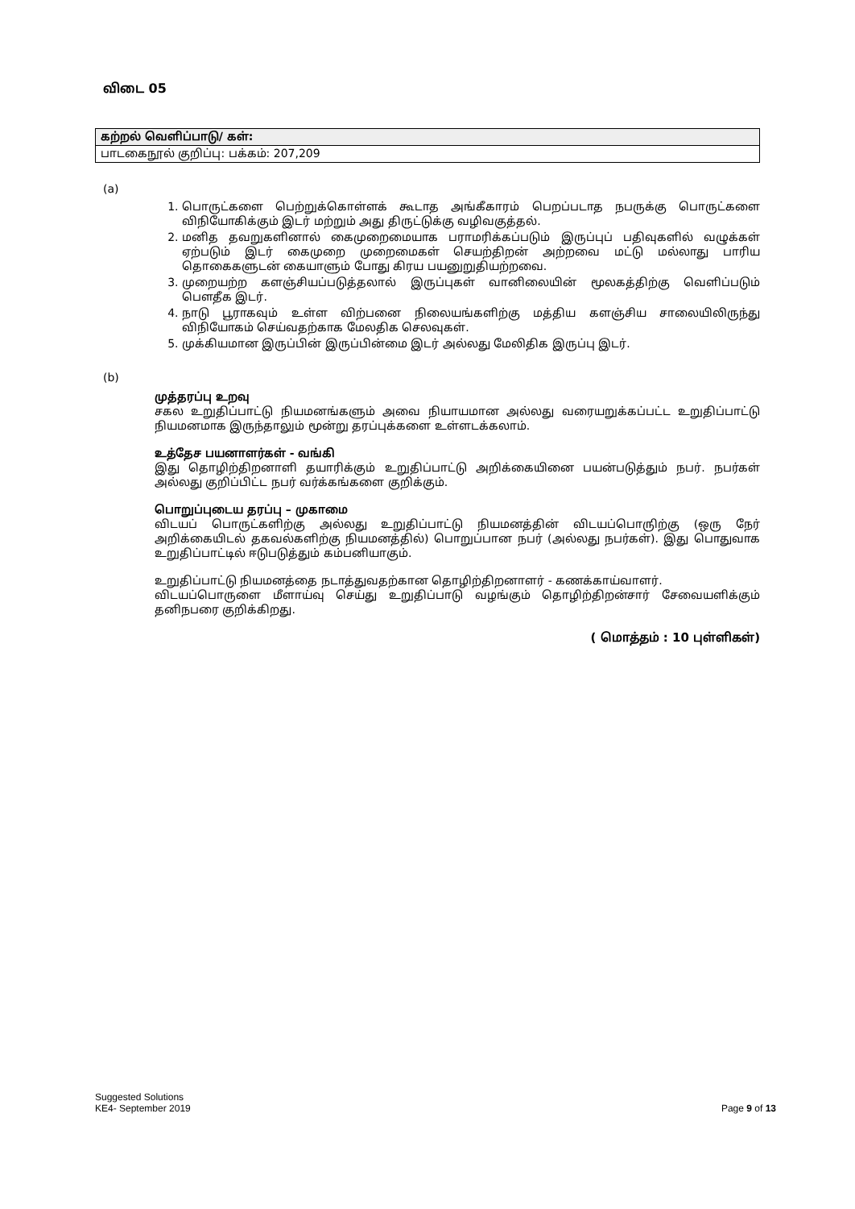விடை 05
| கற்றல் வெளிப்பாடு/ கள்: |
| --- |
| பாடகைநூல் குறிப்பு: பக்கம்: 207,209 |
(a)
1. பொருட்களை பெற்றுக்கொள்ளக் கூடாத அங்கீகாரம் பெறப்படாத நபருக்கு பொருட்களை விநியோகிக்கும் இடர் மற்றும் அது திருட்டுக்கு வழிவகுத்தல்.
2. மனித தவறுகளினால் கைமுறைமையாக பராமரிக்கப்படும் இருப்புப் பதிவுகளில் வழுக்கள் ஏற்படும் இடர் கைமுறை முறைமைகள் செயற்திறன் அற்றவை மட்டு மல்லாது பாரிய தொகைகளுடன் கையாளும் போது கிரய பயனுறுதியற்றவை.
3. முறையற்ற களஞ்சியப்படுத்தலால் இருப்புகள் வானிலையின் மூலகத்திற்கு வெளிப்படும் பௌதீக இடர்.
4. நாடு பூராகவும் உள்ள விற்பனை நிலையங்களிற்கு மத்திய களஞ்சிய சாலையிலிருந்து விநியோகம் செய்வதற்காக மேலதிக செலவுகள்.
5. முக்கியமான இருப்பின் இருப்பின்மை இடர் அல்லது மேலிதிக இருப்பு இடர்.
(b)
முத்தரப்பு உறவு
சகல உறுதிப்பாட்டு நியமனங்களும் அவை நியாயமான அல்லது வரையறுக்கப்பட்ட உறுதிப்பாட்டு நியமனமாக இருந்தாலும் மூன்று தரப்புக்களை உள்ளடக்கலாம்.
உத்தேச பயனாளர்கள் - வங்கி
இது தொழிற்திறனாளி தயாரிக்கும் உறுதிப்பாட்டு அறிக்கையினை பயன்படுத்தும் நபர். நபர்கள் அல்லது குறிப்பிட்ட நபர் வர்க்கங்களை குறிக்கும்.
பொறுப்புடைய தரப்பு – முகாமை
விடயப் பொருட்களிற்கு அல்லது உறுதிப்பாட்டு நியமனத்தின் விடயப்பொருிற்கு (ஒரு நேர் அறிக்கையிடல் தகவல்களிற்கு நியமனத்தில்) பொறுப்பான நபர் (அல்லது நபர்கள்). இது பொதுவாக உறுதிப்பாட்டில் ஈடுபடுத்தும் கம்பனியாகும்.
உறுதிப்பாட்டு நியமனத்தை நடாத்துவதற்கான தொழிற்திறனாளர் - கணக்காய்வாளர்.
விடயப்பொருளை மீளாய்வு செய்து உறுதிப்பாடு வழங்கும் தொழிற்திறன்சார் சேவையளிக்கும் தனிநபரை குறிக்கிறது.
( மொத்தம் : 10 புள்ளிகள்)
Suggested Solutions
KE4- September 2019
Page 9 of 13